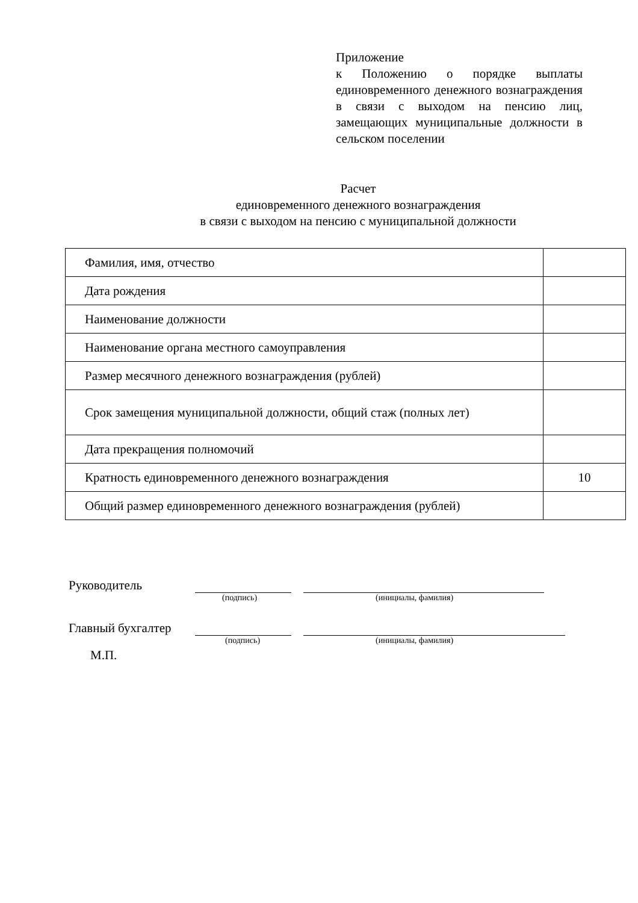Приложение
к Положению о порядке выплаты единовременного денежного вознаграждения в связи с выходом на пенсию лиц, замещающих муниципальные должности в сельском поселении
Расчет
единовременного денежного вознаграждения
в связи с выходом на пенсию с муниципальной должности
| Фамилия, имя, отчество | |
| Дата рождения | |
| Наименование должности | |
| Наименование органа местного самоуправления | |
| Размер месячного денежного вознаграждения (рублей) | |
| Срок замещения муниципальной должности, общий стаж (полных лет) | |
| Дата прекращения полномочий | |
| Кратность единовременного денежного вознаграждения | 10 |
| Общий размер единовременного денежного вознаграждения (рублей) | |
Руководитель
(подпись) (инициалы, фамилия)
Главный бухгалтер
(подпись) (инициалы, фамилия)
М.П.